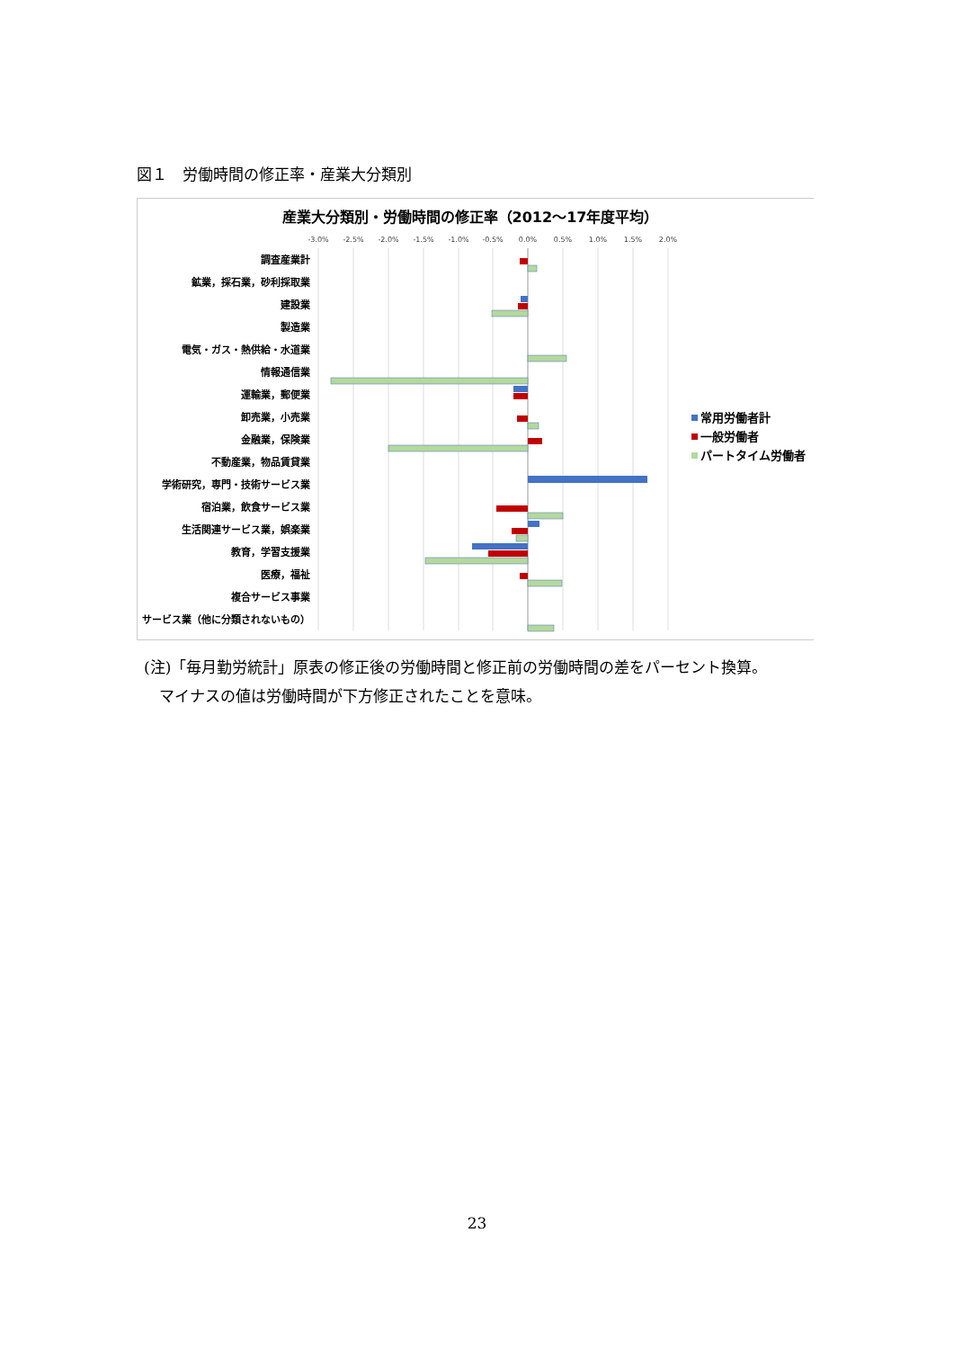図１　労働時間の修正率・産業大分類別
産業大分類別・労働時間の修正率（2012～17年度平均）
-3.0%
-2.5%
-2.0%
-1.5%
-1.0%
-0.5%
0.0%
0.5%
1.0%
1.5%
2.0%
調査産業計
鉱業，採石業，砂利採取業
建設業
製造業
電気・ガス・熱供給・水道業
情報通信業
運輸業，郵便業
卸売業，小売業
金融業，保険業
不動産業，物品賃貸業
学術研究，専門・技術サービス業
宿泊業，飲食サービス業
生活関連サービス業，娯楽業
教育，学習支援業
医療，福祉
複合サービス事業
サービス業（他に分類されないもの）
常用労働者計
一般労働者
パートタイム労働者
(注)「毎月勤労統計」原表の修正後の労働時間と修正前の労働時間の差をパーセント換算。
　マイナスの値は労働時間が下方修正されたことを意味。
23